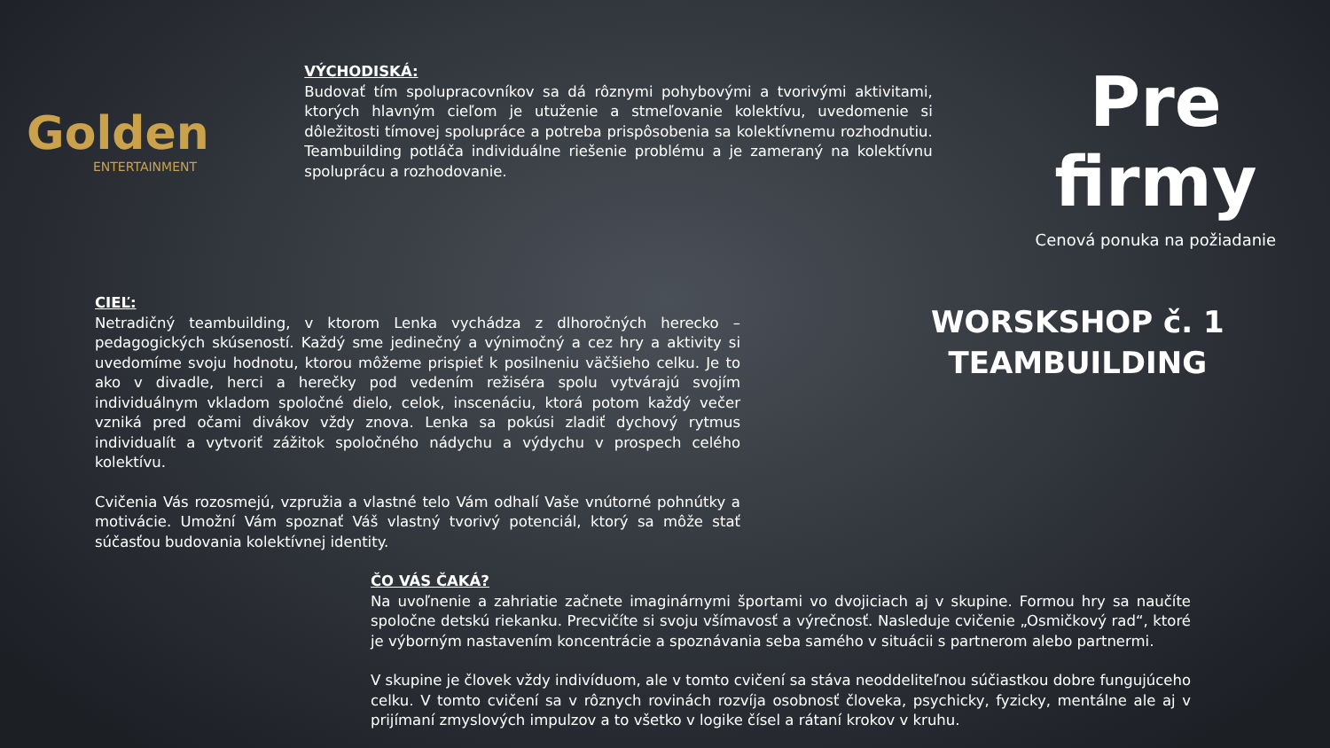Golden
ENTERTAINMENT
VÝCHODISKÁ:
Budovať tím spolupracovníkov sa dá rôznymi pohybovými a tvorivými aktivitami, ktorých hlavným cieľom je utuženie a stmeľovanie kolektívu, uvedomenie si dôležitosti tímovej spolupráce a potreba prispôsobenia sa kolektívnemu rozhodnutiu. Teambuilding potláča individuálne riešenie problému a je zameraný na kolektívnu spoluprácu a rozhodovanie.
Pre firmy
Cenová ponuka na požiadanie
CIEĽ:
Netradičný teambuilding, v ktorom Lenka vychádza z dlhoročných herecko – pedagogických skúseností. Každý sme jedinečný a výnimočný a cez hry a aktivity si uvedomíme svoju hodnotu, ktorou môžeme prispieť k posilneniu väčšieho celku. Je to ako v divadle, herci a herečky pod vedením režiséra spolu vytvárajú svojím individuálnym vkladom spoločné dielo, celok, inscenáciu, ktorá potom každý večer vzniká pred očami divákov vždy znova. Lenka sa pokúsi zladiť dychový rytmus individualít a vytvoriť zážitok spoločného nádychu a výdychu v prospech celého kolektívu.
Cvičenia Vás rozosmejú, vzpružia a vlastné telo Vám odhalí Vaše vnútorné pohnútky a motivácie. Umožní Vám spoznať Váš vlastný tvorivý potenciál, ktorý sa môže stať súčasťou budovania kolektívnej identity.
WORSKSHOP č. 1
TEAMBUILDING
ČO VÁS ČAKÁ?
Na uvoľnenie a zahriatie začnete imaginárnymi športami vo dvojiciach aj v skupine. Formou hry sa naučíte spoločne detskú riekanku. Precvičíte si svoju všímavosť a výrečnosť. Nasleduje cvičenie „Osmičkový rad“, ktoré je výborným nastavením koncentrácie a spoznávania seba samého v situácii s partnerom alebo partnermi.
V skupine je človek vždy indivíduom, ale v tomto cvičení sa stáva neoddeliteľnou súčiastkou dobre fungujúceho celku. V tomto cvičení sa v rôznych rovinách rozvíja osobnosť človeka, psychicky, fyzicky, mentálne ale aj v prijímaní zmyslových impulzov a to všetko v logike čísel a rátaní krokov v kruhu.